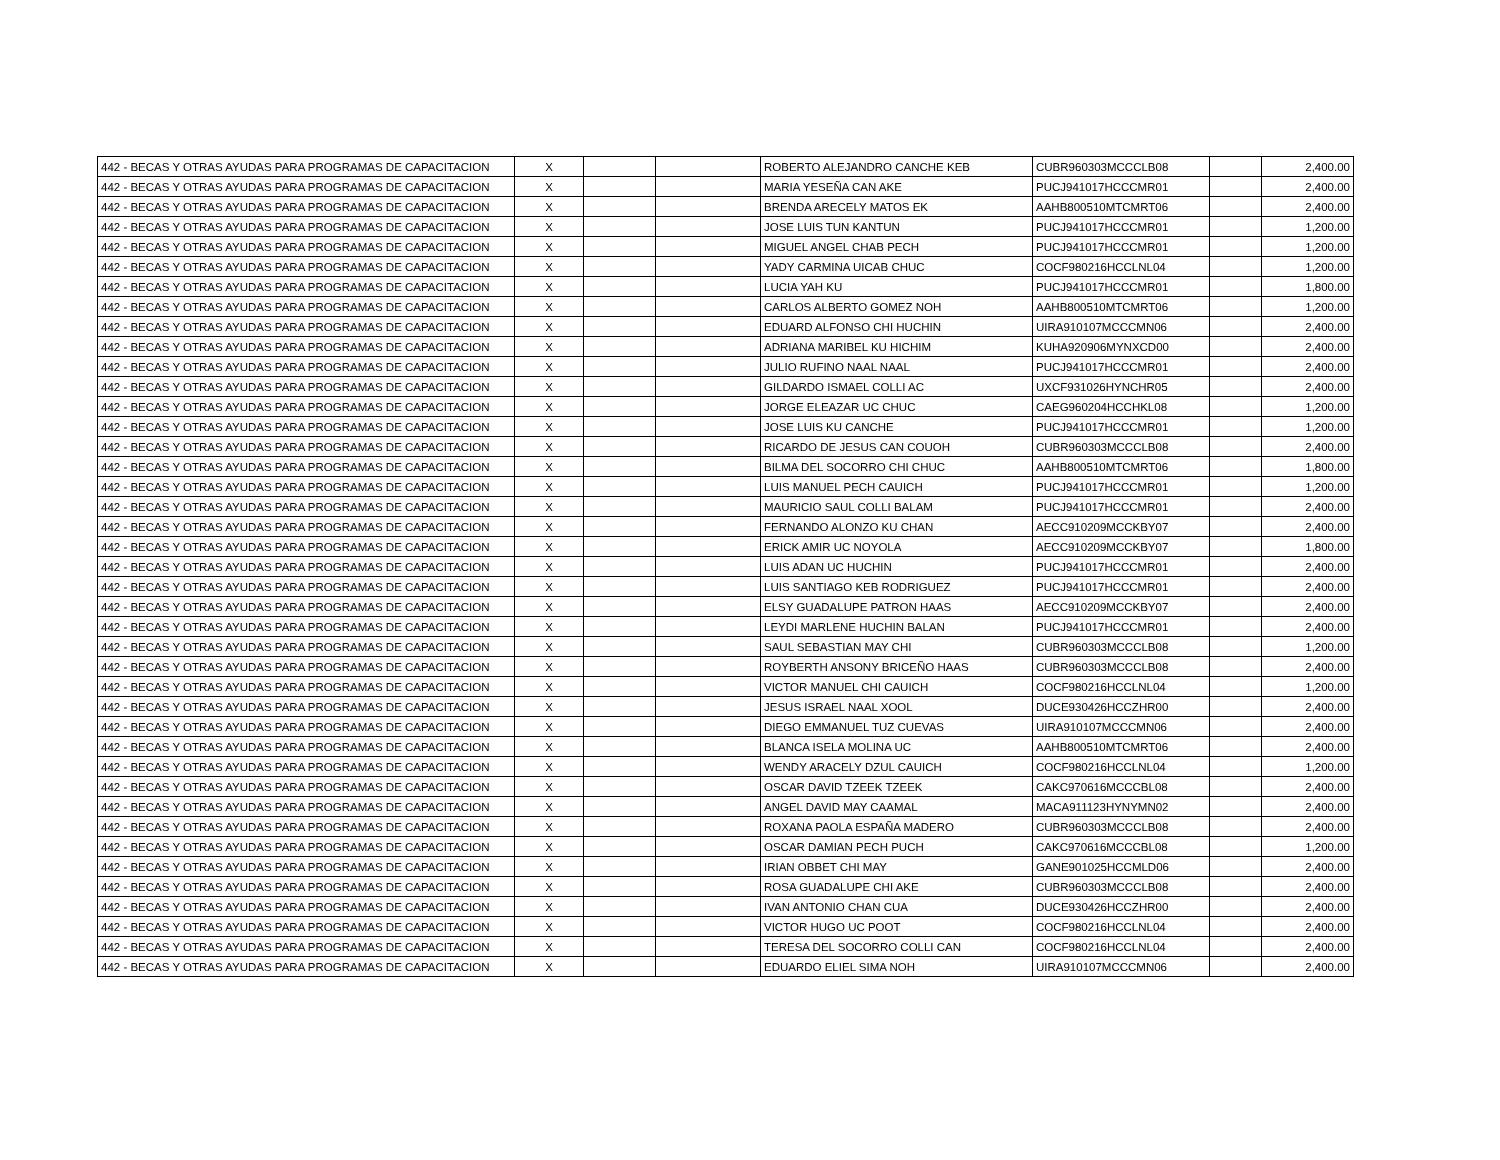| 442 - BECAS Y OTRAS AYUDAS PARA PROGRAMAS DE CAPACITACION | X | | | ROBERTO ALEJANDRO CANCHE KEB | CUBR960303MCCCLB08 | | 2,400.00 |
| 442 - BECAS Y OTRAS AYUDAS PARA PROGRAMAS DE CAPACITACION | X | | | MARIA YESEÑA CAN AKE | PUCJ941017HCCCMR01 | | 2,400.00 |
| 442 - BECAS Y OTRAS AYUDAS PARA PROGRAMAS DE CAPACITACION | X | | | BRENDA ARECELY MATOS EK | AAHB800510MTCMRT06 | | 2,400.00 |
| 442 - BECAS Y OTRAS AYUDAS PARA PROGRAMAS DE CAPACITACION | X | | | JOSE LUIS TUN KANTUN | PUCJ941017HCCCMR01 | | 1,200.00 |
| 442 - BECAS Y OTRAS AYUDAS PARA PROGRAMAS DE CAPACITACION | X | | | MIGUEL ANGEL CHAB PECH | PUCJ941017HCCCMR01 | | 1,200.00 |
| 442 - BECAS Y OTRAS AYUDAS PARA PROGRAMAS DE CAPACITACION | X | | | YADY CARMINA UICAB CHUC | COCF980216HCCLNL04 | | 1,200.00 |
| 442 - BECAS Y OTRAS AYUDAS PARA PROGRAMAS DE CAPACITACION | X | | | LUCIA YAH KU | PUCJ941017HCCCMR01 | | 1,800.00 |
| 442 - BECAS Y OTRAS AYUDAS PARA PROGRAMAS DE CAPACITACION | X | | | CARLOS ALBERTO GOMEZ NOH | AAHB800510MTCMRT06 | | 1,200.00 |
| 442 - BECAS Y OTRAS AYUDAS PARA PROGRAMAS DE CAPACITACION | X | | | EDUARD ALFONSO CHI HUCHIN | UIRA910107MCCCMN06 | | 2,400.00 |
| 442 - BECAS Y OTRAS AYUDAS PARA PROGRAMAS DE CAPACITACION | X | | | ADRIANA MARIBEL KU HICHIM | KUHA920906MYNXCD00 | | 2,400.00 |
| 442 - BECAS Y OTRAS AYUDAS PARA PROGRAMAS DE CAPACITACION | X | | | JULIO RUFINO NAAL NAAL | PUCJ941017HCCCMR01 | | 2,400.00 |
| 442 - BECAS Y OTRAS AYUDAS PARA PROGRAMAS DE CAPACITACION | X | | | GILDARDO ISMAEL COLLI AC | UXCF931026HYNCHR05 | | 2,400.00 |
| 442 - BECAS Y OTRAS AYUDAS PARA PROGRAMAS DE CAPACITACION | X | | | JORGE ELEAZAR UC CHUC | CAEG960204HCCHKL08 | | 1,200.00 |
| 442 - BECAS Y OTRAS AYUDAS PARA PROGRAMAS DE CAPACITACION | X | | | JOSE LUIS KU CANCHE | PUCJ941017HCCCMR01 | | 1,200.00 |
| 442 - BECAS Y OTRAS AYUDAS PARA PROGRAMAS DE CAPACITACION | X | | | RICARDO DE JESUS CAN COUOH | CUBR960303MCCCLB08 | | 2,400.00 |
| 442 - BECAS Y OTRAS AYUDAS PARA PROGRAMAS DE CAPACITACION | X | | | BILMA DEL SOCORRO CHI CHUC | AAHB800510MTCMRT06 | | 1,800.00 |
| 442 - BECAS Y OTRAS AYUDAS PARA PROGRAMAS DE CAPACITACION | X | | | LUIS MANUEL PECH CAUICH | PUCJ941017HCCCMR01 | | 1,200.00 |
| 442 - BECAS Y OTRAS AYUDAS PARA PROGRAMAS DE CAPACITACION | X | | | MAURICIO SAUL COLLI BALAM | PUCJ941017HCCCMR01 | | 2,400.00 |
| 442 - BECAS Y OTRAS AYUDAS PARA PROGRAMAS DE CAPACITACION | X | | | FERNANDO ALONZO KU CHAN | AECC910209MCCKBY07 | | 2,400.00 |
| 442 - BECAS Y OTRAS AYUDAS PARA PROGRAMAS DE CAPACITACION | X | | | ERICK AMIR UC NOYOLA | AECC910209MCCKBY07 | | 1,800.00 |
| 442 - BECAS Y OTRAS AYUDAS PARA PROGRAMAS DE CAPACITACION | X | | | LUIS ADAN UC HUCHIN | PUCJ941017HCCCMR01 | | 2,400.00 |
| 442 - BECAS Y OTRAS AYUDAS PARA PROGRAMAS DE CAPACITACION | X | | | LUIS SANTIAGO KEB RODRIGUEZ | PUCJ941017HCCCMR01 | | 2,400.00 |
| 442 - BECAS Y OTRAS AYUDAS PARA PROGRAMAS DE CAPACITACION | X | | | ELSY GUADALUPE PATRON HAAS | AECC910209MCCKBY07 | | 2,400.00 |
| 442 - BECAS Y OTRAS AYUDAS PARA PROGRAMAS DE CAPACITACION | X | | | LEYDI MARLENE HUCHIN BALAN | PUCJ941017HCCCMR01 | | 2,400.00 |
| 442 - BECAS Y OTRAS AYUDAS PARA PROGRAMAS DE CAPACITACION | X | | | SAUL SEBASTIAN MAY CHI | CUBR960303MCCCLB08 | | 1,200.00 |
| 442 - BECAS Y OTRAS AYUDAS PARA PROGRAMAS DE CAPACITACION | X | | | ROYBERTH ANSONY BRICEÑO HAAS | CUBR960303MCCCLB08 | | 2,400.00 |
| 442 - BECAS Y OTRAS AYUDAS PARA PROGRAMAS DE CAPACITACION | X | | | VICTOR MANUEL CHI CAUICH | COCF980216HCCLNL04 | | 1,200.00 |
| 442 - BECAS Y OTRAS AYUDAS PARA PROGRAMAS DE CAPACITACION | X | | | JESUS ISRAEL NAAL XOOL | DUCE930426HCCZHR00 | | 2,400.00 |
| 442 - BECAS Y OTRAS AYUDAS PARA PROGRAMAS DE CAPACITACION | X | | | DIEGO EMMANUEL TUZ CUEVAS | UIRA910107MCCCMN06 | | 2,400.00 |
| 442 - BECAS Y OTRAS AYUDAS PARA PROGRAMAS DE CAPACITACION | X | | | BLANCA ISELA MOLINA UC | AAHB800510MTCMRT06 | | 2,400.00 |
| 442 - BECAS Y OTRAS AYUDAS PARA PROGRAMAS DE CAPACITACION | X | | | WENDY ARACELY DZUL CAUICH | COCF980216HCCLNL04 | | 1,200.00 |
| 442 - BECAS Y OTRAS AYUDAS PARA PROGRAMAS DE CAPACITACION | X | | | OSCAR DAVID TZEEK TZEEK | CAKC970616MCCCBL08 | | 2,400.00 |
| 442 - BECAS Y OTRAS AYUDAS PARA PROGRAMAS DE CAPACITACION | X | | | ANGEL DAVID MAY CAAMAL | MACA911123HYNYMN02 | | 2,400.00 |
| 442 - BECAS Y OTRAS AYUDAS PARA PROGRAMAS DE CAPACITACION | X | | | ROXANA PAOLA ESPAÑA MADERO | CUBR960303MCCCLB08 | | 2,400.00 |
| 442 - BECAS Y OTRAS AYUDAS PARA PROGRAMAS DE CAPACITACION | X | | | OSCAR DAMIAN PECH PUCH | CAKC970616MCCCBL08 | | 1,200.00 |
| 442 - BECAS Y OTRAS AYUDAS PARA PROGRAMAS DE CAPACITACION | X | | | IRIAN OBBET CHI MAY | GANE901025HCCMLD06 | | 2,400.00 |
| 442 - BECAS Y OTRAS AYUDAS PARA PROGRAMAS DE CAPACITACION | X | | | ROSA GUADALUPE CHI AKE | CUBR960303MCCCLB08 | | 2,400.00 |
| 442 - BECAS Y OTRAS AYUDAS PARA PROGRAMAS DE CAPACITACION | X | | | IVAN ANTONIO CHAN CUA | DUCE930426HCCZHR00 | | 2,400.00 |
| 442 - BECAS Y OTRAS AYUDAS PARA PROGRAMAS DE CAPACITACION | X | | | VICTOR HUGO UC POOT | COCF980216HCCLNL04 | | 2,400.00 |
| 442 - BECAS Y OTRAS AYUDAS PARA PROGRAMAS DE CAPACITACION | X | | | TERESA DEL SOCORRO COLLI CAN | COCF980216HCCLNL04 | | 2,400.00 |
| 442 - BECAS Y OTRAS AYUDAS PARA PROGRAMAS DE CAPACITACION | X | | | EDUARDO ELIEL SIMA NOH | UIRA910107MCCCMN06 | | 2,400.00 |